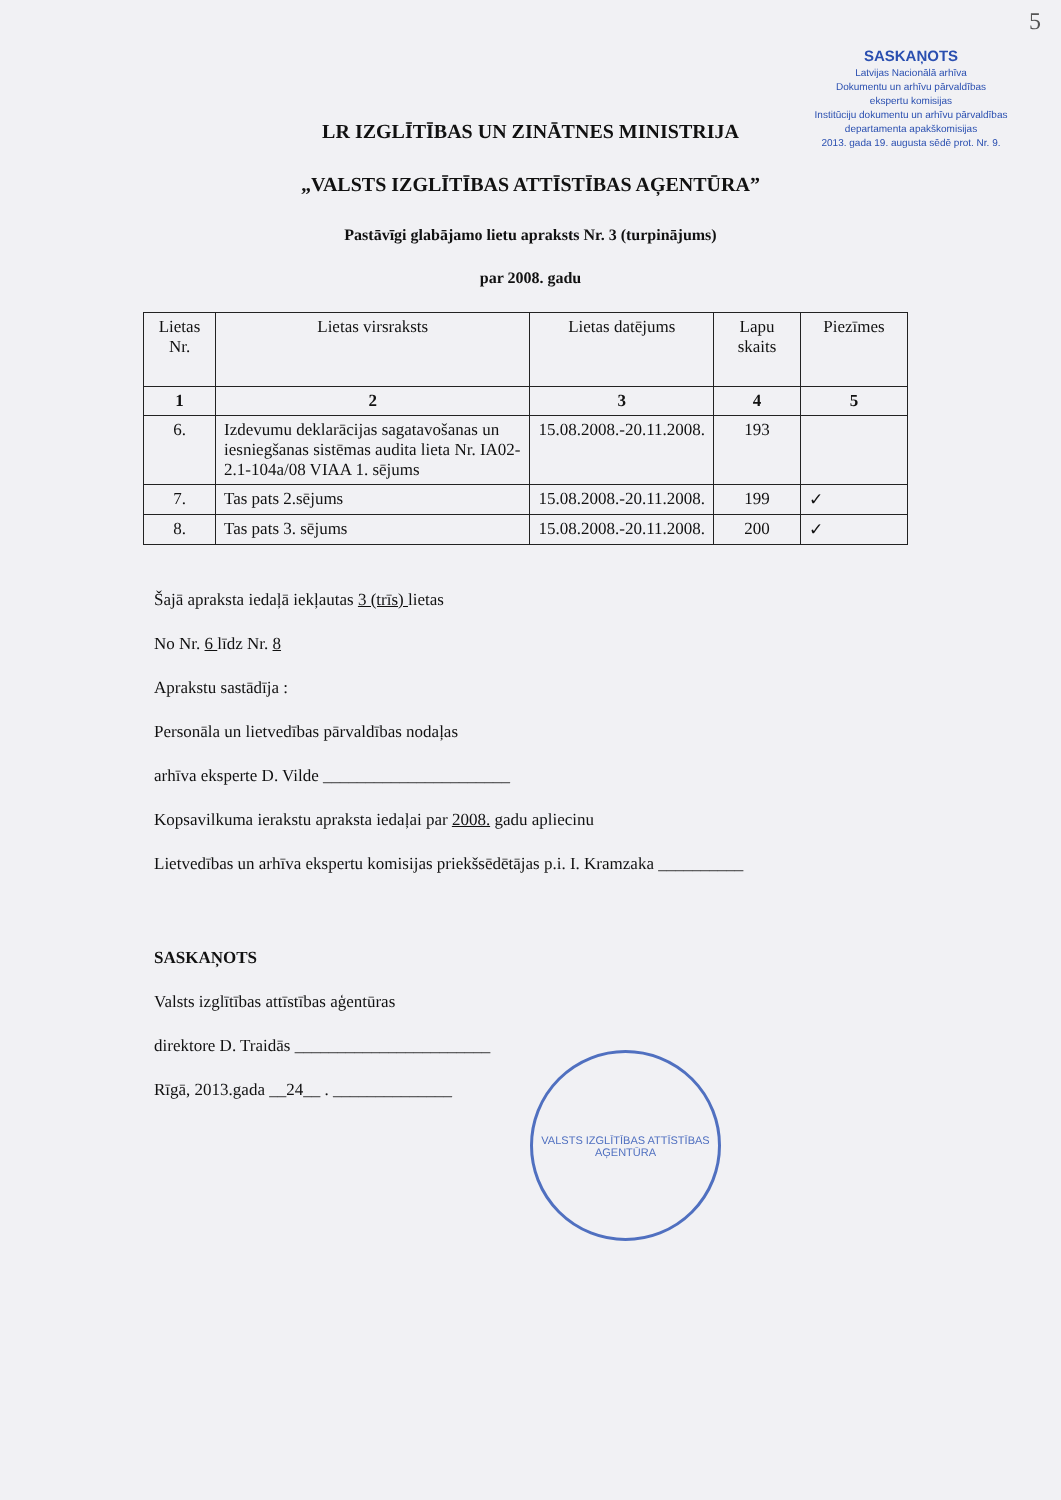5
SASKAŅOTS
Latvijas Nacionālā arhīva
Dokumentu un arhīvu pārvaldības
ekspertu komisijas
Institūciju dokumentu un arhīvu pārvaldības
departamenta apakškomisijas
2013. gada 19. augusta sēdē prot. Nr. 9.
LR IZGLĪTĪBAS UN ZINĀTNES MINISTRIJA
„VALSTS IZGLĪTĪBAS ATTĪSTĪBAS AĢENTŪRA”
Pastāvīgi glabājamo lietu apraksts Nr. 3 (turpinājums)
par 2008. gadu
| Lietas Nr. | Lietas virsraksts | Lietas datējums | Lapu skaits | Piezīmes |
| --- | --- | --- | --- | --- |
| 1 | 2 | 3 | 4 | 5 |
| 6. | Izdevumu deklarācijas sagatavošanas un iesniegšanas sistēmas audita lieta Nr. IA02-2.1-104a/08 VIAA 1. sējums | 15.08.2008.-20.11.2008. | 193 | |
| 7. | Tas pats 2.sējums | 15.08.2008.-20.11.2008. | 199 | ✓ |
| 8. | Tas pats 3. sējums | 15.08.2008.-20.11.2008. | 200 | ✓ |
Šajā apraksta iedaļā iekļautas 3 (trīs) lietas
No Nr. 6 līdz Nr. 8
Aprakstu sastādīja :
Personāla un lietvedības pārvaldības nodaļas
arhīva eksperte D. Vilde ______________________
Kopsavilkuma ierakstu apraksta iedaļai par 2008. gadu apliecinu
Lietvedības un arhīva ekspertu komisijas priekšsēdētājas p.i. I. Kramzaka __________
SASKAŅOTS
Valsts izglītības attīstības aģentūras
direktore D. Traidās _______________________
Rīgā, 2013.gada __24__ . ______________
VALSTS IZGLĪTĪBAS ATTĪSTĪBAS AĢENTŪRA